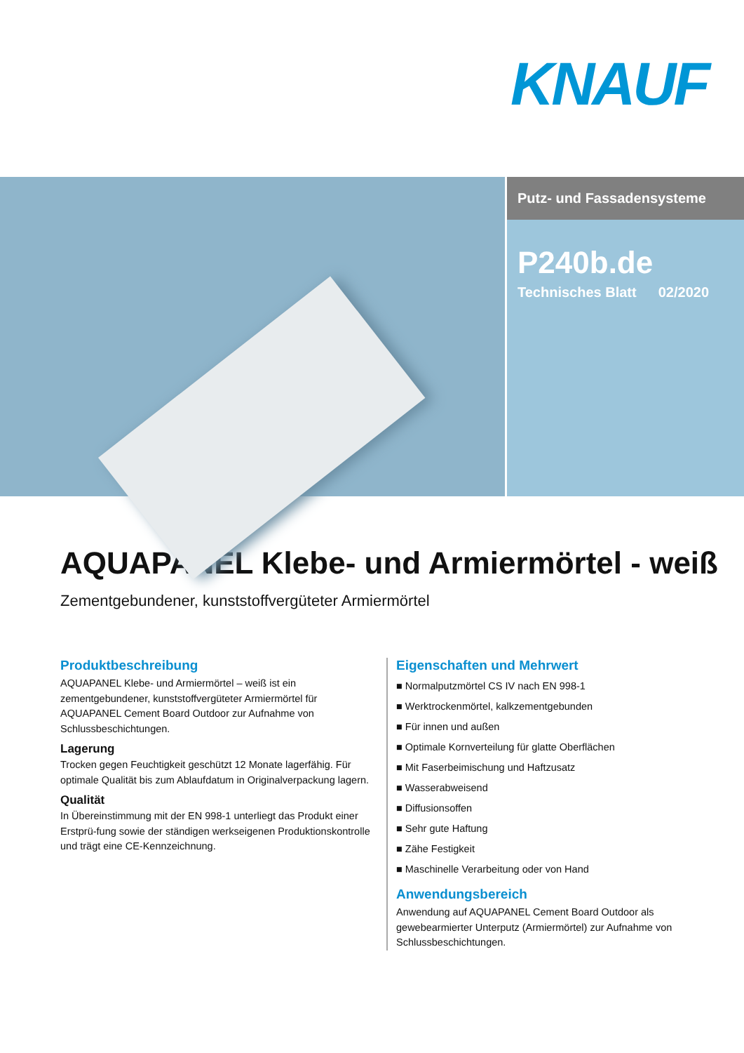KNAUF
Putz- und Fassadensysteme
P240b.de
Technisches Blatt 02/2020
AQUAPANEL Klebe- und Armiermörtel - weiß
Zementgebundener, kunststoffvergüteter Armiermörtel
Produktbeschreibung
AQUAPANEL Klebe- und Armiermörtel – weiß ist ein zementgebundener, kunststoffvergüteter Armiermörtel für AQUAPANEL Cement Board Outdoor zur Aufnahme von Schlussbeschichtungen.
Lagerung
Trocken gegen Feuchtigkeit geschützt 12 Monate lagerfähig. Für optimale Qualität bis zum Ablaufdatum in Originalverpackung lagern.
Qualität
In Übereinstimmung mit der EN 998-1 unterliegt das Produkt einer Erstprü-fung sowie der ständigen werkseigenen Produktionskontrolle und trägt eine CE-Kennzeichnung.
Eigenschaften und Mehrwert
■ Normalputzmörtel CS IV nach EN 998-1
■ Werktrockenmörtel, kalkzementgebunden
■ Für innen und außen
■ Optimale Kornverteilung für glatte Oberflächen
■ Mit Faserbeimischung und Haftzusatz
■ Wasserabweisend
■ Diffusionsoffen
■ Sehr gute Haftung
■ Zähe Festigkeit
■ Maschinelle Verarbeitung oder von Hand
Anwendungsbereich
Anwendung auf AQUAPANEL Cement Board Outdoor als gewebearmierter Unterputz (Armiermörtel) zur Aufnahme von Schlussbeschichtungen.